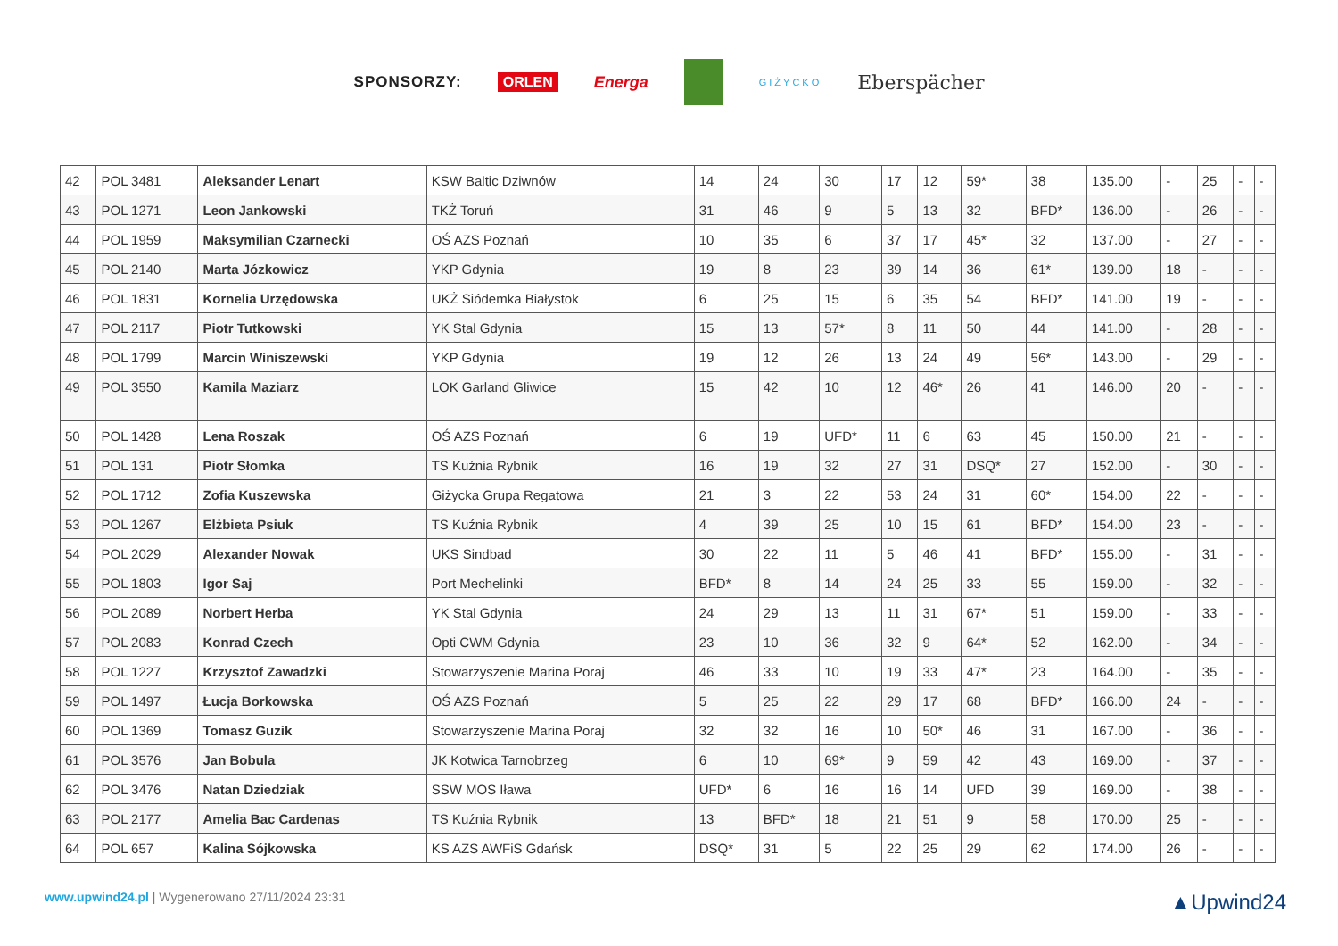SPONSORZY: ORLEN Energa GIŻYCKO Eberspächer
| 42 | POL 3481 | Aleksander Lenart | KSW Baltic Dziwnów | 14 | 24 | 30 | 17 | 12 | 59* | 38 | 135.00 | - | 25 | - | - |
| 43 | POL 1271 | Leon Jankowski | TKŻ Toruń | 31 | 46 | 9 | 5 | 13 | 32 | BFD* | 136.00 | - | 26 | - | - |
| 44 | POL 1959 | Maksymilian Czarnecki | OŚ AZS Poznań | 10 | 35 | 6 | 37 | 17 | 45* | 32 | 137.00 | - | 27 | - | - |
| 45 | POL 2140 | Marta Józkowicz | YKP Gdynia | 19 | 8 | 23 | 39 | 14 | 36 | 61* | 139.00 | 18 | - | - | - |
| 46 | POL 1831 | Kornelia Urzędowska | UKŻ Siódemka Białystok | 6 | 25 | 15 | 6 | 35 | 54 | BFD* | 141.00 | 19 | - | - | - |
| 47 | POL 2117 | Piotr Tutkowski | YK Stal Gdynia | 15 | 13 | 57* | 8 | 11 | 50 | 44 | 141.00 | - | 28 | - | - |
| 48 | POL 1799 | Marcin Winiszewski | YKP Gdynia | 19 | 12 | 26 | 13 | 24 | 49 | 56* | 143.00 | - | 29 | - | - |
| 49 | POL 3550 | Kamila Maziarz | LOK Garland Gliwice | 15 | 42 | 10 | 12 | 46* | 26 | 41 | 146.00 | 20 | - | - | - |
| 50 | POL 1428 | Lena Roszak | OŚ AZS Poznań | 6 | 19 | UFD* | 11 | 6 | 63 | 45 | 150.00 | 21 | - | - | - |
| 51 | POL 131 | Piotr Słomka | TS Kuźnia Rybnik | 16 | 19 | 32 | 27 | 31 | DSQ* | 27 | 152.00 | - | 30 | - | - |
| 52 | POL 1712 | Zofia Kuszewska | Giżycka Grupa Regatowa | 21 | 3 | 22 | 53 | 24 | 31 | 60* | 154.00 | 22 | - | - | - |
| 53 | POL 1267 | Elżbieta Psiuk | TS Kuźnia Rybnik | 4 | 39 | 25 | 10 | 15 | 61 | BFD* | 154.00 | 23 | - | - | - |
| 54 | POL 2029 | Alexander Nowak | UKS Sindbad | 30 | 22 | 11 | 5 | 46 | 41 | BFD* | 155.00 | - | 31 | - | - |
| 55 | POL 1803 | Igor Saj | Port Mechelinki | BFD* | 8 | 14 | 24 | 25 | 33 | 55 | 159.00 | - | 32 | - | - |
| 56 | POL 2089 | Norbert Herba | YK Stal Gdynia | 24 | 29 | 13 | 11 | 31 | 67* | 51 | 159.00 | - | 33 | - | - |
| 57 | POL 2083 | Konrad Czech | Opti CWM Gdynia | 23 | 10 | 36 | 32 | 9 | 64* | 52 | 162.00 | - | 34 | - | - |
| 58 | POL 1227 | Krzysztof Zawadzki | Stowarzyszenie Marina Poraj | 46 | 33 | 10 | 19 | 33 | 47* | 23 | 164.00 | - | 35 | - | - |
| 59 | POL 1497 | Łucja Borkowska | OŚ AZS Poznań | 5 | 25 | 22 | 29 | 17 | 68 | BFD* | 166.00 | 24 | - | - | - |
| 60 | POL 1369 | Tomasz Guzik | Stowarzyszenie Marina Poraj | 32 | 32 | 16 | 10 | 50* | 46 | 31 | 167.00 | - | 36 | - | - |
| 61 | POL 3576 | Jan Bobula | JK Kotwica Tarnobrzeg | 6 | 10 | 69* | 9 | 59 | 42 | 43 | 169.00 | - | 37 | - | - |
| 62 | POL 3476 | Natan Dziedziak | SSW MOS Iława | UFD* | 6 | 16 | 16 | 14 | UFD | 39 | 169.00 | - | 38 | - | - |
| 63 | POL 2177 | Amelia Bac Cardenas | TS Kuźnia Rybnik | 13 | BFD* | 18 | 21 | 51 | 9 | 58 | 170.00 | 25 | - | - | - |
| 64 | POL 657 | Kalina Sójkowska | KS AZS AWFiS Gdańsk | DSQ* | 31 | 5 | 22 | 25 | 29 | 62 | 174.00 | 26 | - | - | - |
www.upwind24.pl | Wygenerowano 27/11/2024 23:31 ▲Upwind24